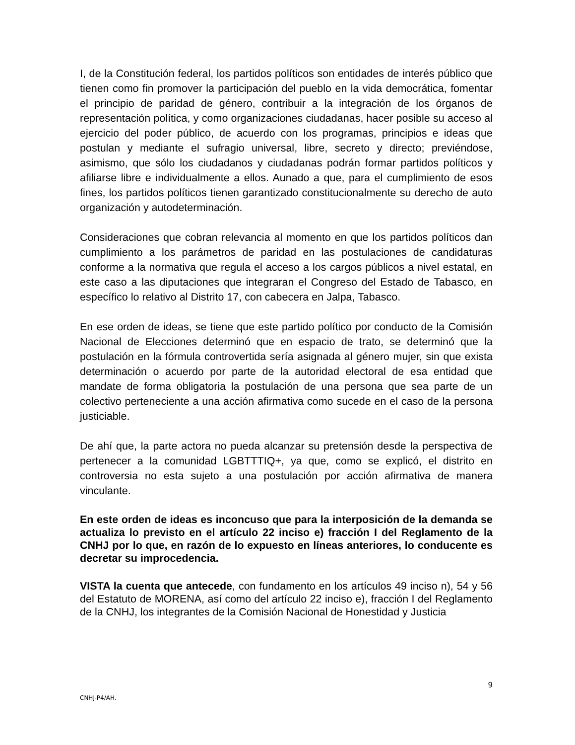I, de la Constitución federal, los partidos políticos son entidades de interés público que tienen como fin promover la participación del pueblo en la vida democrática, fomentar el principio de paridad de género, contribuir a la integración de los órganos de representación política, y como organizaciones ciudadanas, hacer posible su acceso al ejercicio del poder público, de acuerdo con los programas, principios e ideas que postulan y mediante el sufragio universal, libre, secreto y directo; previéndose, asimismo, que sólo los ciudadanos y ciudadanas podrán formar partidos políticos y afiliarse libre e individualmente a ellos. Aunado a que, para el cumplimiento de esos fines, los partidos políticos tienen garantizado constitucionalmente su derecho de auto organización y autodeterminación.
Consideraciones que cobran relevancia al momento en que los partidos políticos dan cumplimiento a los parámetros de paridad en las postulaciones de candidaturas conforme a la normativa que regula el acceso a los cargos públicos a nivel estatal, en este caso a las diputaciones que integraran el Congreso del Estado de Tabasco, en específico lo relativo al Distrito 17, con cabecera en Jalpa, Tabasco.
En ese orden de ideas, se tiene que este partido político por conducto de la Comisión Nacional de Elecciones determinó que en espacio de trato, se determinó que la postulación en la fórmula controvertida sería asignada al género mujer, sin que exista determinación o acuerdo por parte de la autoridad electoral de esa entidad que mandate de forma obligatoria la postulación de una persona que sea parte de un colectivo perteneciente a una acción afirmativa como sucede en el caso de la persona justiciable.
De ahí que, la parte actora no pueda alcanzar su pretensión desde la perspectiva de pertenecer a la comunidad LGBTTTIQ+, ya que, como se explicó, el distrito en controversia no esta sujeto a una postulación por acción afirmativa de manera vinculante.
En este orden de ideas es inconcuso que para la interposición de la demanda se actualiza lo previsto en el artículo 22 inciso e) fracción I del Reglamento de la CNHJ por lo que, en razón de lo expuesto en líneas anteriores, lo conducente es decretar su improcedencia.
VISTA la cuenta que antecede, con fundamento en los artículos 49 inciso n), 54 y 56 del Estatuto de MORENA, así como del artículo 22 inciso e), fracción I del Reglamento de la CNHJ, los integrantes de la Comisión Nacional de Honestidad y Justicia
9
CNHJ-P4/AH.